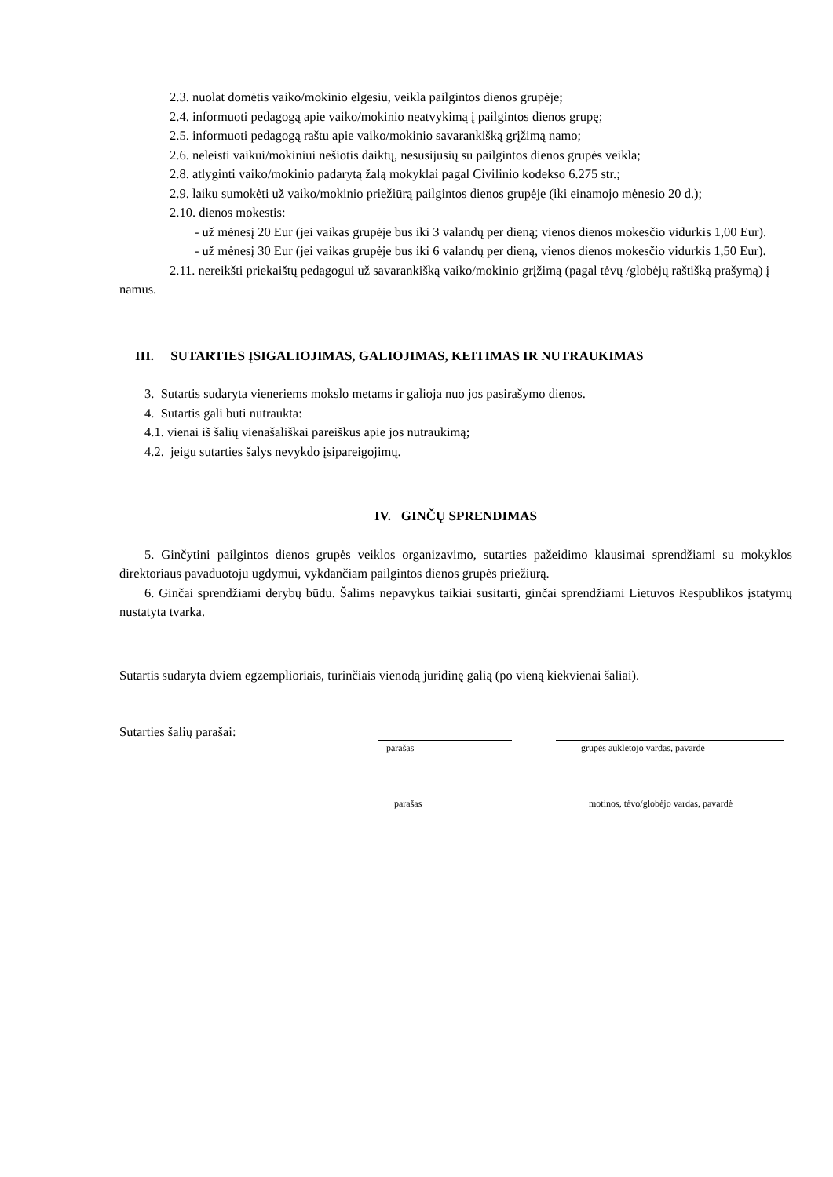2.3. nuolat domėtis vaiko/mokinio elgesiu, veikla pailgintos dienos grupėje;
2.4. informuoti pedagogą apie vaiko/mokinio neatvykimą į pailgintos dienos grupę;
2.5. informuoti pedagogą raštu apie vaiko/mokinio savarankišką grįžimą namo;
2.6. neleisti vaikui/mokiniui nešiotis daiktų, nesusijusių su pailgintos dienos grupės veikla;
2.8. atlyginti vaiko/mokinio padarytą žalą mokyklai pagal Civilinio kodekso 6.275 str.;
2.9. laiku sumokėti už vaiko/mokinio priežiūrą pailgintos dienos grupėje (iki einamojo mėnesio 20 d.);
2.10. dienos mokestis:
- už mėnesį 20 Eur (jei vaikas grupėje bus iki 3 valandų per dieną; vienos dienos mokesčio vidurkis 1,00 Eur).
- už mėnesį 30 Eur (jei vaikas grupėje bus iki 6 valandų per dieną, vienos dienos mokesčio vidurkis 1,50 Eur).
2.11. nereikšti priekaištų pedagogui už savarankišką vaiko/mokinio grįžimą (pagal tėvų /globėjų raštišką prašymą) į namus.
III. SUTARTIES ĮSIGALIOJIMAS, GALIOJIMAS, KEITIMAS IR NUTRAUKIMAS
3. Sutartis sudaryta vieneriems mokslo metams ir galioja nuo jos pasirašymo dienos.
4. Sutartis gali būti nutraukta:
4.1. vienai iš šalių vienašališkai pareiškus apie jos nutraukimą;
4.2. jeigu sutarties šalys nevykdo įsipareigojimų.
IV. GINČŲ SPRENDIMAS
5. Ginčytini pailgintos dienos grupės veiklos organizavimo, sutarties pažeidimo klausimai sprendžiami su mokyklos direktoriaus pavaduotoju ugdymui, vykdančiam pailgintos dienos grupės priežiūrą.
6. Ginčai sprendžiami derybų būdu. Šalims nepavykus taikiai susitarti, ginčai sprendžiami Lietuvos Respublikos įstatymų nustatyta tvarka.
Sutartis sudaryta dviem egzemplioriais, turinčiais vienodą juridinę galią (po vieną kiekvienai šaliai).
Sutarties šalių parašai:
parašas grupės auklėtojo vardas, pavardė
parašas motinos, tėvo/globėjo vardas, pavardė